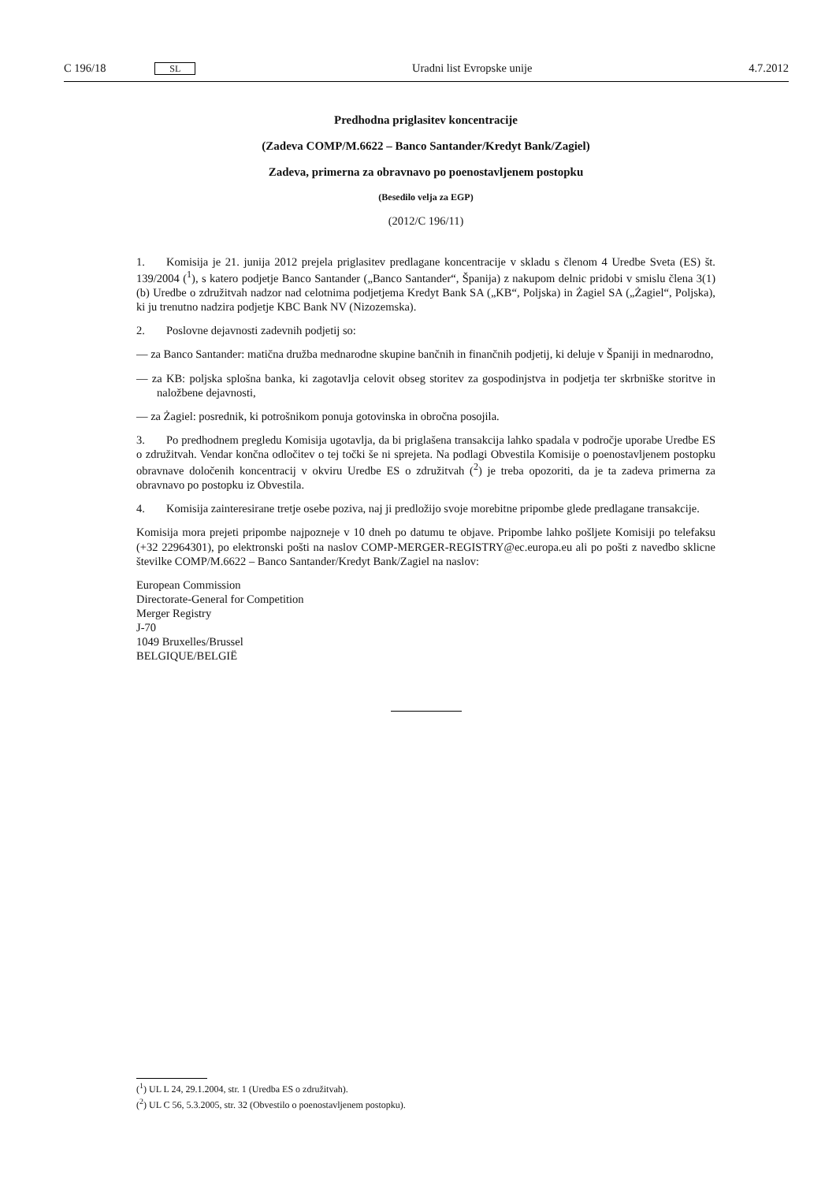C 196/18 SL Uradni list Evropske unije 4.7.2012
Predhodna priglasitev koncentracije
(Zadeva COMP/M.6622 – Banco Santander/Kredyt Bank/Zagiel)
Zadeva, primerna za obravnavo po poenostavljenem postopku
(Besedilo velja za EGP)
(2012/C 196/11)
1. Komisija je 21. junija 2012 prejela priglasitev predlagane koncentracije v skladu s členom 4 Uredbe Sveta (ES) št. 139/2004 (<sup>1</sup>), s katero podjetje Banco Santander („Banco Santander“, Španija) z nakupom delnic pridobi v smislu člena 3(1)(b) Uredbe o združitvah nadzor nad celotnima podjetjema Kredyt Bank SA („KB“, Poljska) in Żagiel SA („Żagiel“, Poljska), ki ju trenutno nadzira podjetje KBC Bank NV (Nizozemska).
2. Poslovne dejavnosti zadevnih podjetij so:
— za Banco Santander: matična družba mednarodne skupine bančnih in finančnih podjetij, ki deluje v Španiji in mednarodno,
— za KB: poljska splošna banka, ki zagotavlja celovit obseg storitev za gospodinjstva in podjetja ter skrbniške storitve in naložbene dejavnosti,
— za Żagiel: posrednik, ki potrošnikom ponuja gotovinska in obročna posojila.
3. Po predhodnem pregledu Komisija ugotavlja, da bi priglašena transakcija lahko spadala v področje uporabe Uredbe ES o združitvah. Vendar končna odločitev o tej točki še ni sprejeta. Na podlagi Obvestila Komisije o poenostavljenem postopku obravnave določenih koncentracij v okviru Uredbe ES o združitvah (<sup>2</sup>) je treba opozoriti, da je ta zadeva primerna za obravnavo po postopku iz Obvestila.
4. Komisija zainteresirane tretje osebe poziva, naj ji predložijo svoje morebitne pripombe glede predlagane transakcije.
Komisija mora prejeti pripombe najpozneje v 10 dneh po datumu te objave. Pripombe lahko pošljete Komisiji po telefaksu (+32 22964301), po elektronski pošti na naslov COMP-MERGER-REGISTRY@ec.europa.eu ali po pošti z navedbo sklicne številke COMP/M.6622 – Banco Santander/Kredyt Bank/Zagiel na naslov:
European Commission
Directorate-General for Competition
Merger Registry
J-70
1049 Bruxelles/Brussel
BELGIQUE/BELGIË
(<sup>1</sup>) UL L 24, 29.1.2004, str. 1 (Uredba ES o združitvah).
(<sup>2</sup>) UL C 56, 5.3.2005, str. 32 (Obvestilo o poenostavljenem postopku).